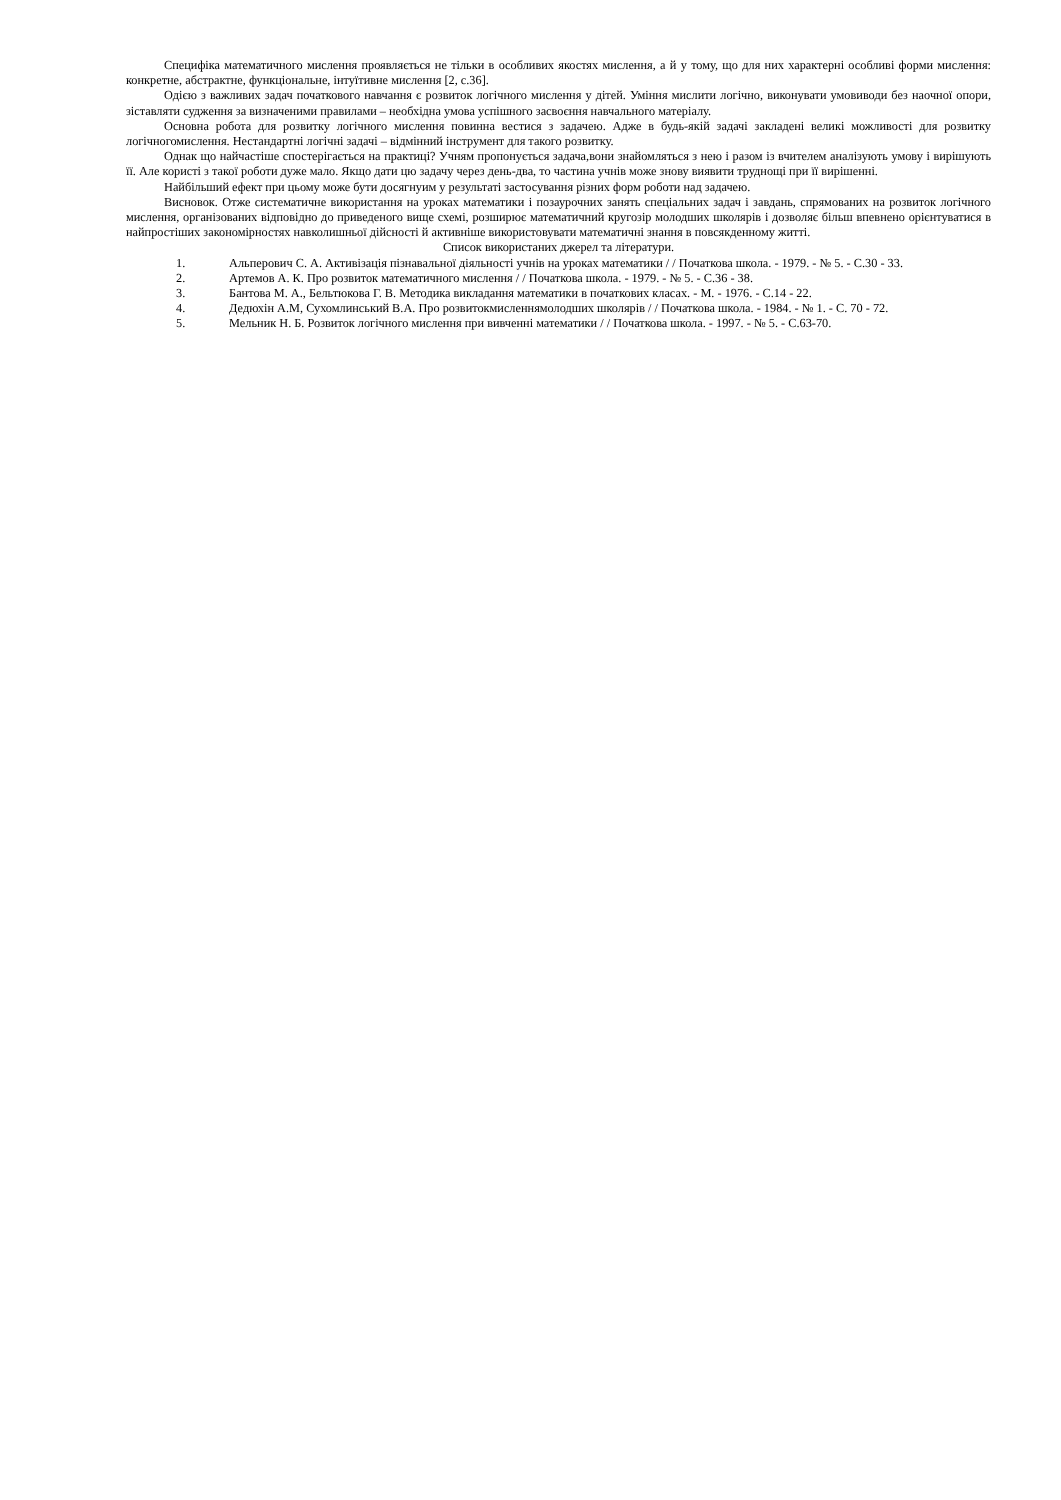Специфіка математичного мислення проявляється не тільки в особливих якостях мислення, а й у тому, що для них характерні особливі форми мислення: конкретне, абстрактне, функціональне, інтуїтивне мислення [2, с.36].
Одією з важливих задач початкового навчання є розвиток логічного мислення у дітей. Уміння мислити логічно, виконувати умовиводи без наочної опори, зіставляти судження за визначеними правилами – необхідна умова успішного засвоєння навчального матеріалу.
Основна робота для розвитку логічного мислення повинна вестися з задачею. Адже в будь-якій задачі закладені великі можливості для розвитку логічногомислення. Нестандартні логічні задачі – відмінний інструмент для такого розвитку.
Однак що найчастіше спостерігається на практиці? Учням пропонується задача,вони знайомляться з нею і разом із вчителем аналізують умову і вирішують її. Але користі з такої роботи дуже мало. Якщо дати цю задачу через день-два, то частина учнів може знову виявити труднощі при її вирішенні.
Найбільший ефект при цьому може бути досягнуим у результаті застосування різних форм роботи над задачею.
Висновок. Отже систематичне використання на уроках математики і позаурочних занять спеціальних задач і завдань, спрямованих на розвиток логічного мислення, організованих відповідно до приведеного вище схемі, розширює математичний кругозір молодших школярів і дозволяє більш впевнено орієнтуватися в найпростіших закономірностях навколишньої дійсності й активніше використовувати математичні знання в повсякденному житті.
Список використаних джерел та літератури.
1. Альперович С. А. Активізація пізнавальної діяльності учнів на уроках математики / / Початкова школа. - 1979. - № 5. - С.30 - 33.
2. Артемов А. К. Про розвиток математичного мислення / / Початкова школа. - 1979. - № 5. - С.36 - 38.
3. Бантова М. А., Бельтюкова Г. В. Методика викладання математики в початкових класах. - М. - 1976. - С.14 - 22.
4. Дедюхін А.М, Сухомлинський В.А. Про розвитокмисленнямолодших школярів / / Початкова школа. - 1984. - № 1. - С. 70 - 72.
5. Мельник Н. Б. Розвиток логічного мислення при вивченні математики / / Початкова школа. - 1997. - № 5. - С.63-70.